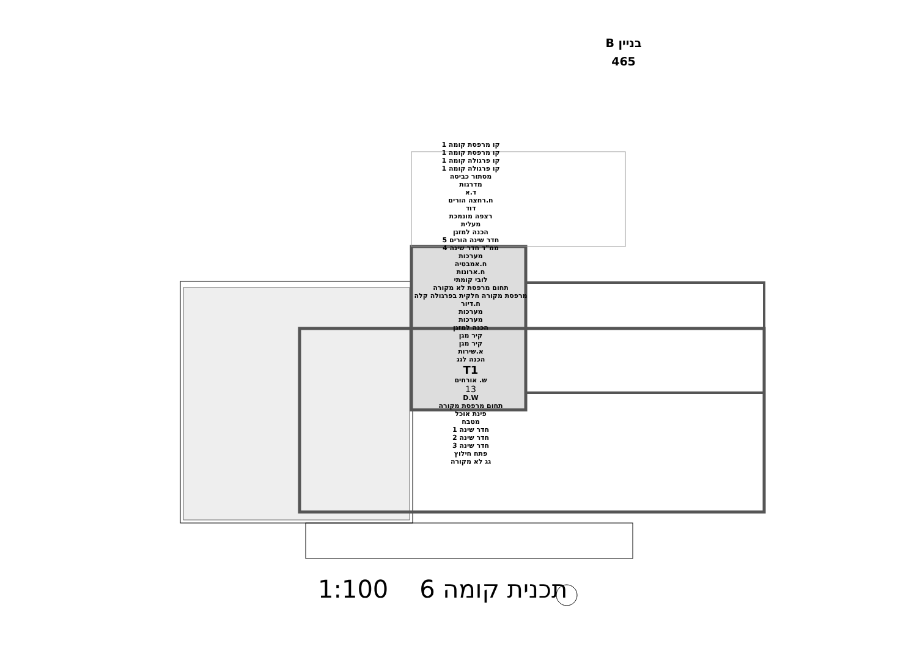בניין B
465
קו מרפסת קומה 1
קו מרפסת קומה 1
קו פרגולה קומה 1
קו פרגולה קומה 1
מסתור כביסה
מדרגות
ד.א
ח.רחצה הורים
דוד
רצפה מונמכת
מעלית
הכנה למזגן
חדר שינה הורים 5
ממ"ד חדר שינה 4
מערכות
ח.אמבטיה
ח.ארונות
לובי קומתי
תחום מרפסת לא מקורה
מרפסת מקורה חלקית בפרגולה קלה
ח.דיור
מערכות
מערכות
הכנה למזגן
קיר מגן
קיר מגן
א.שירות
הכנה לגג
T1
ש. אורחים
13
D.W
תחום מרפסת מקורה
פינת אוכל
מטבח
חדר שינה 1
חדר שינה 2
חדר שינה 3
פתח חילוץ
גג לא מקורה
תכנית קומה 6 1:100